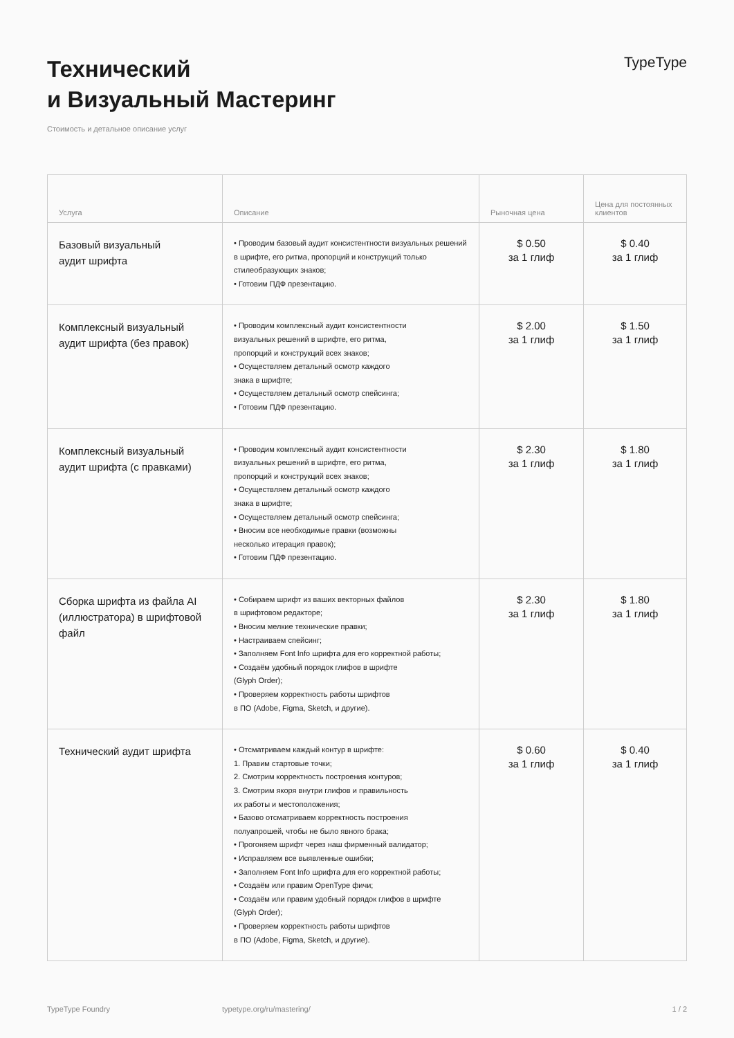Технический
и Визуальный Мастеринг
TypeType
Стоимость и детальное описание услуг
| Услуга | Описание | Рыночная цена | Цена для постоянных клиентов |
| --- | --- | --- | --- |
| Базовый визуальный аудит шрифта | • Проводим базовый аудит консистентности визуальных решений в шрифте, его ритма, пропорций и конструкций только стилеобразующих знаков; • Готовим ПДФ презентацию. | $ 0.50 за 1 глиф | $ 0.40 за 1 глиф |
| Комплексный визуальный аудит шрифта (без правок) | • Проводим комплексный аудит консистентности визуальных решений в шрифте, его ритма, пропорций и конструкций всех знаков; • Осуществляем детальный осмотр каждого знака в шрифте; • Осуществляем детальный осмотр спейсинга; • Готовим ПДФ презентацию. | $ 2.00 за 1 глиф | $ 1.50 за 1 глиф |
| Комплексный визуальный аудит шрифта (с правками) | • Проводим комплексный аудит консистентности визуальных решений в шрифте, его ритма, пропорций и конструкций всех знаков; • Осуществляем детальный осмотр каждого знака в шрифте; • Осуществляем детальный осмотр спейсинга; • Вносим все необходимые правки (возможны несколько итерация правок); • Готовим ПДФ презентацию. | $ 2.30 за 1 глиф | $ 1.80 за 1 глиф |
| Сборка шрифта из файла AI (иллюстратора) в шрифтовой файл | • Собираем шрифт из ваших векторных файлов в шрифтовом редакторе; • Вносим мелкие технические правки; • Настраиваем спейсинг; • Заполняем Font Info шрифта для его корректной работы; • Создаём удобный порядок глифов в шрифте (Glyph Order); • Проверяем корректность работы шрифтов в ПО (Adobe, Figma, Sketch, и другие). | $ 2.30 за 1 глиф | $ 1.80 за 1 глиф |
| Технический аудит шрифта | • Отсматриваем каждый контур в шрифте: 1. Правим стартовые точки; 2. Смотрим корректность построения контуров; 3. Смотрим якоря внутри глифов и правильность их работы и местоположения; • Базово отсматриваем корректность построения полуапрошей, чтобы не было явного брака; • Прогоняем шрифт через наш фирменный валидатор; • Исправляем все выявленные ошибки; • Заполняем Font Info шрифта для его корректной работы; • Создаём или правим OpenType фичи; • Создаём или правим удобный порядок глифов в шрифте (Glyph Order); • Проверяем корректность работы шрифтов в ПО (Adobe, Figma, Sketch, и другие). | $ 0.60 за 1 глиф | $ 0.40 за 1 глиф |
TypeType Foundry typetype.org/ru/mastering/ 1 / 2